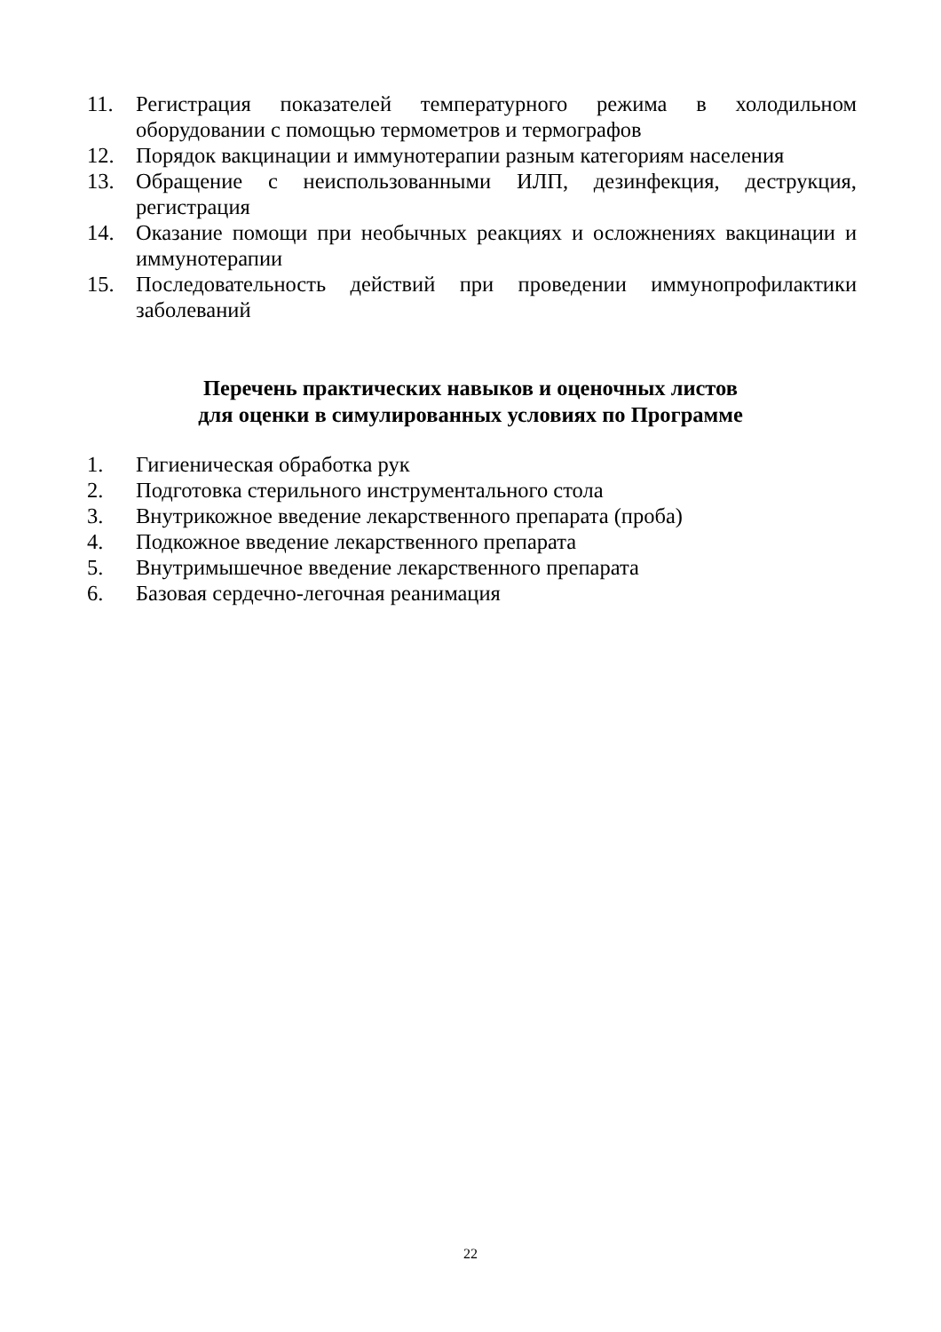11. Регистрация показателей температурного режима в холодильном оборудовании с помощью термометров и термографов
12. Порядок вакцинации и иммунотерапии разным категориям населения
13. Обращение с неиспользованными ИЛП, дезинфекция, деструкция, регистрация
14. Оказание помощи при необычных реакциях и осложнениях вакцинации и иммунотерапии
15. Последовательность действий при проведении иммунопрофилактики заболеваний
Перечень практических навыков и оценочных листов
для оценки в симулированных условиях по Программе
1. Гигиеническая обработка рук
2. Подготовка стерильного инструментального стола
3. Внутрикожное введение лекарственного препарата (проба)
4. Подкожное введение лекарственного препарата
5. Внутримышечное введение лекарственного препарата
6. Базовая сердечно-легочная реанимация
22